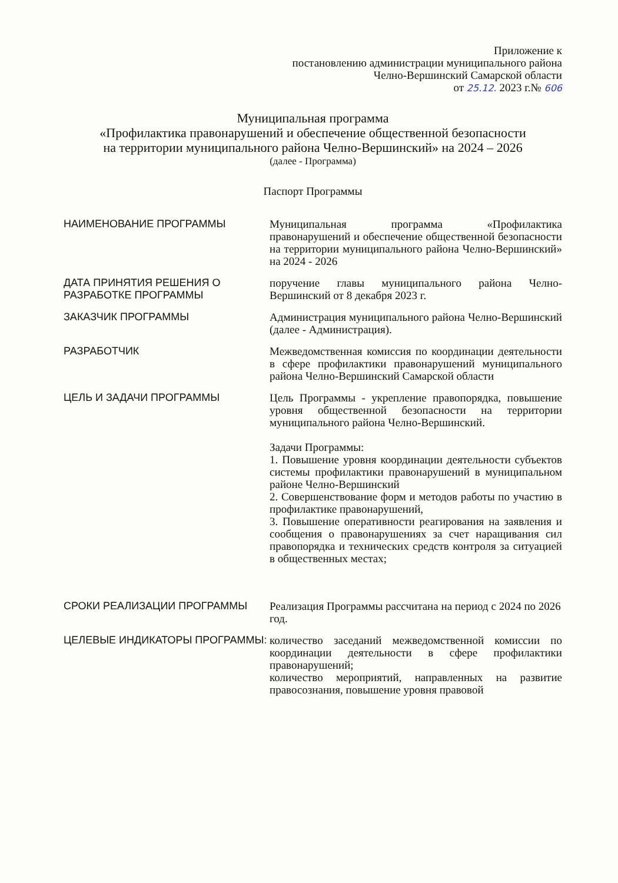Приложение к
постановлению администрации муниципального района
Челно-Вершинский Самарской области
от 25.12. 2023 г.№ 606
Муниципальная программа
«Профилактика правонарушений и обеспечение общественной безопасности
на территории муниципального района Челно-Вершинский» на 2024 – 2026
(далее - Программа)
Паспорт Программы
| НАИМЕНОВАНИЕ ПРОГРАММЫ | Муниципальная программа «Профилактика правонарушений и обеспечение общественной безопасности на территории муниципального района Челно-Вершинский» на 2024 - 2026 |
| ДАТА ПРИНЯТИЯ РЕШЕНИЯ О РАЗРАБОТКЕ ПРОГРАММЫ | поручение главы муниципального района Челно-Вершинский от 8 декабря 2023 г. |
| ЗАКАЗЧИК ПРОГРАММЫ | Администрация муниципального района Челно-Вершинский (далее - Администрация). |
| РАЗРАБОТЧИК | Межведомственная комиссия по координации деятельности в сфере профилактики правонарушений муниципального района Челно-Вершинский Самарской области |
| ЦЕЛЬ И ЗАДАЧИ ПРОГРАММЫ | Цель Программы - укрепление правопорядка, повышение уровня общественной безопасности на территории муниципального района Челно-Вершинский. Задачи Программы: 1. Повышение уровня координации деятельности субъектов системы профилактики правонарушений в муниципальном районе Челно-Вершинский 2. Совершенствование форм и методов работы по участию в профилактике правонарушений, 3. Повышение оперативности реагирования на заявления и сообщения о правонарушениях за счет наращивания сил правопорядка и технических средств контроля за ситуацией в общественных местах; |
| СРОКИ РЕАЛИЗАЦИИ ПРОГРАММЫ | Реализация Программы рассчитана на период с 2024 по 2026 год. |
| ЦЕЛЕВЫЕ ИНДИКАТОРЫ ПРОГРАММЫ: | количество заседаний межведомственной комиссии по координации деятельности в сфере профилактики правонарушений; количество мероприятий, направленных на развитие правосознания, повышение уровня правовой |